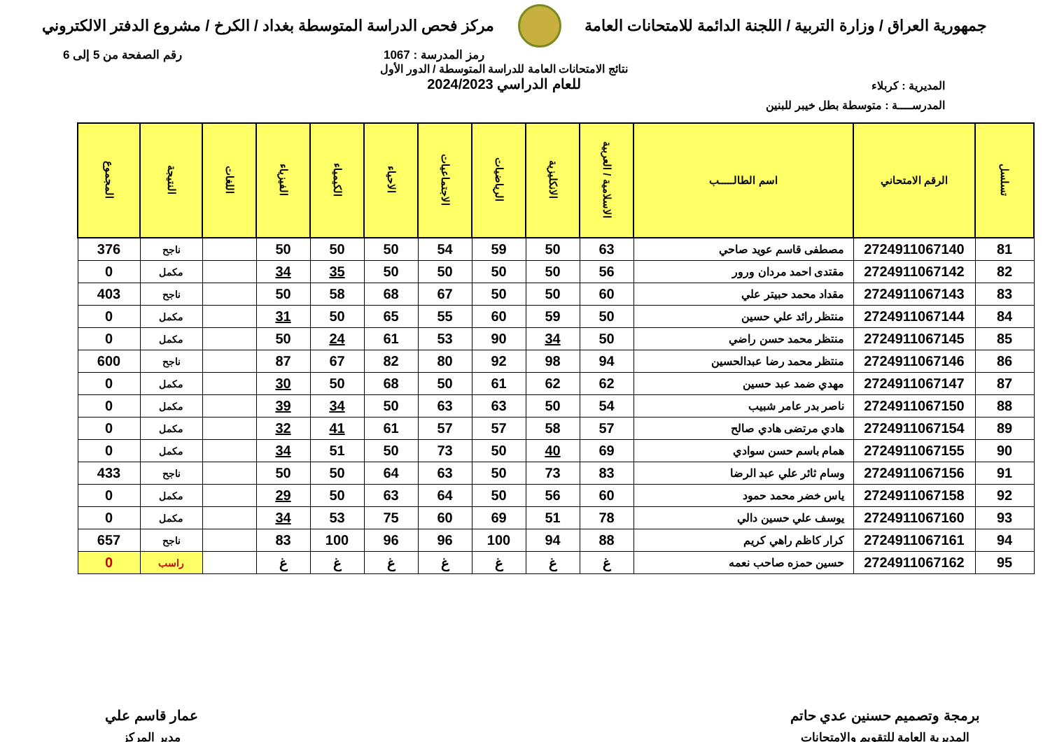جمهورية العراق / وزارة التربية / اللجنة الدائمة للامتحانات العامة
مركز فحص الدراسة المتوسطة بغداد / الكرخ / مشروع الدفتر الالكتروني
رمز المدرسة : 1067 رقم الصفحة من 5 إلى 6
المديرية : كربلاء
المدرســــة : متوسطة بطل خيبر للبنين
نتائج الامتحانات العامة للدراسة المتوسطة / الدور الأول
للعام الدراسي 2024/2023
| تسلسل | الرقم الامتحاني | اسم الطالـــــب | الاسلامية / العربية | الانكليزية | الرياضيات | الاجتماعيات | الاحياء | الكيمياء | الفيزياء | اللغات | النتيجة | المجموع |
| --- | --- | --- | --- | --- | --- | --- | --- | --- | --- | --- | --- | --- |
| 81 | 2724911067140 | مصطفى قاسم عويد صاحي | 63 | 50 | 59 | 54 | 50 | 50 | 50 | | ناجح | 376 |
| 82 | 2724911067142 | مقتدى احمد مردان ورور | 56 | 50 | 50 | 50 | 50 | 35 | 34 | | مكمل | 0 |
| 83 | 2724911067143 | مقداد محمد حبيتر علي | 60 | 50 | 50 | 67 | 68 | 58 | 50 | | ناجح | 403 |
| 84 | 2724911067144 | منتظر رائد علي حسين | 50 | 59 | 60 | 55 | 65 | 50 | 31 | | مكمل | 0 |
| 85 | 2724911067145 | منتظر محمد حسن راضي | 50 | 34 | 90 | 53 | 61 | 24 | 50 | | مكمل | 0 |
| 86 | 2724911067146 | منتظر محمد رضا عبدالحسين | 94 | 98 | 92 | 80 | 82 | 67 | 87 | | ناجح | 600 |
| 87 | 2724911067147 | مهدي ضمد عبد حسين | 62 | 62 | 61 | 50 | 68 | 50 | 30 | | مكمل | 0 |
| 88 | 2724911067150 | ناصر بدر عامر شبيب | 54 | 50 | 63 | 63 | 50 | 34 | 39 | | مكمل | 0 |
| 89 | 2724911067154 | هادي مرتضى هادي صالح | 57 | 58 | 57 | 57 | 61 | 41 | 32 | | مكمل | 0 |
| 90 | 2724911067155 | همام باسم حسن سوادي | 69 | 40 | 50 | 73 | 50 | 51 | 34 | | مكمل | 0 |
| 91 | 2724911067156 | وسام ثائر علي عبد الرضا | 83 | 73 | 50 | 63 | 64 | 50 | 50 | | ناجح | 433 |
| 92 | 2724911067158 | ياس خضر محمد حمود | 60 | 56 | 50 | 64 | 63 | 50 | 29 | | مكمل | 0 |
| 93 | 2724911067160 | يوسف علي حسين دالي | 78 | 51 | 69 | 60 | 75 | 53 | 34 | | مكمل | 0 |
| 94 | 2724911067161 | كرار كاظم راهي كريم | 88 | 94 | 100 | 96 | 96 | 100 | 83 | | ناجح | 657 |
| 95 | 2724911067162 | حسين حمزه صاحب نعمه | غ | غ | غ | غ | غ | غ | غ | | راسب | 0 |
برمجة وتصميم حسنين عدي حاتم
المديرية العامة للتقويم والامتحانات
عمار قاسم علي
مدير المركز